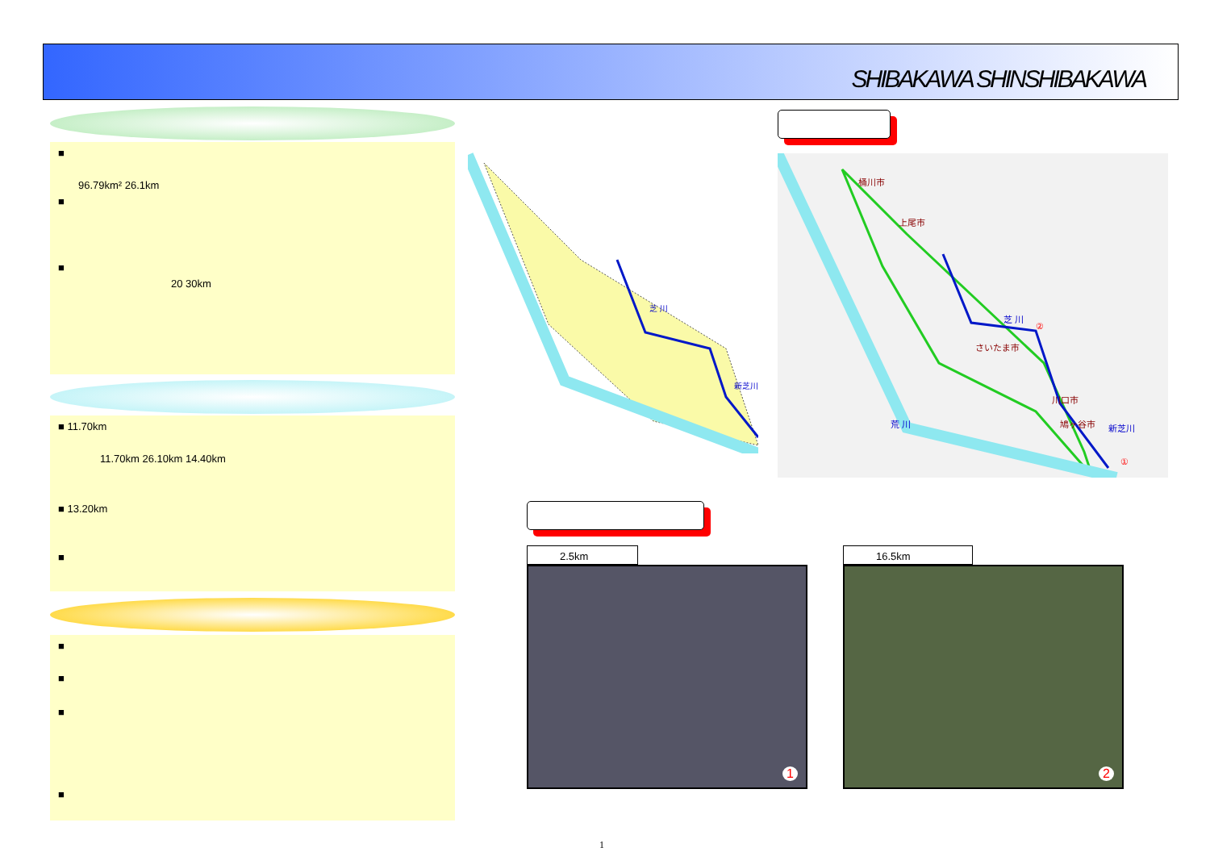SHIBAKAWA SHINSHIBAKAWA
■
96.79km² 26.1km
■
■
20 30km
■ 11.70km
11.70km 26.10km 14.40km
■ 13.20km
■
■
■
■
■
芝 川
新芝川
桶川市
上尾市
さいたま市
川口市
鳩ヶ谷市
芝 川
新芝川
荒 川
②
①
2.5km
1
16.5km
2
1